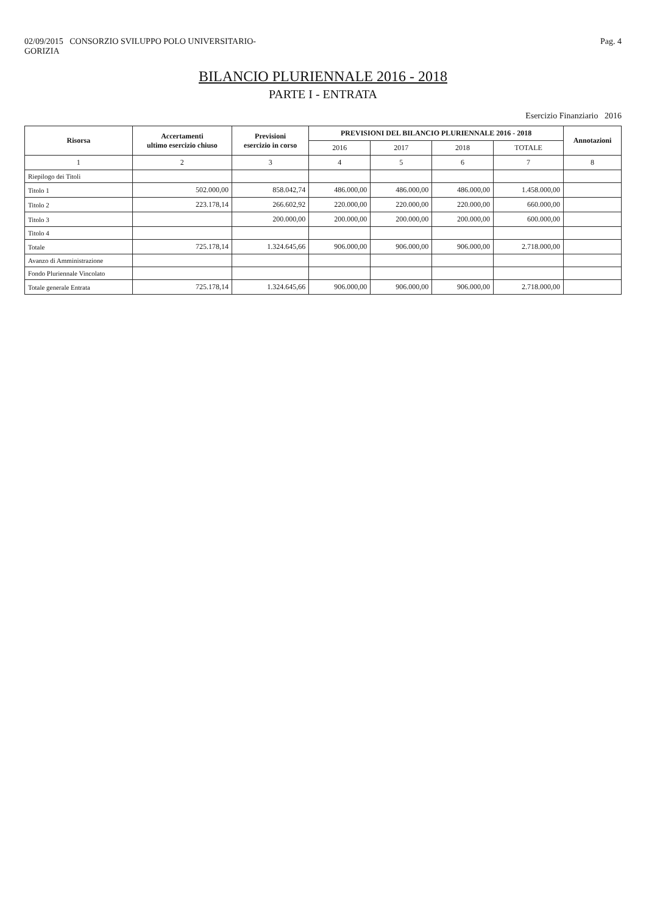02/09/2015 CONSORZIO SVILUPPO POLO UNIVERSITARIO-
GORIZIA
Pag. 4
BILANCIO PLURIENNALE 2016 - 2018
PARTE I - ENTRATA
Esercizio Finanziario 2016
| Risorsa | Accertamenti ultimo esercizio chiuso | Previsioni esercizio in corso | PREVISIONI DEL BILANCIO PLURIENNALE 2016 - 2018 | | | | Annotazioni |
| --- | --- | --- | --- | --- | --- | --- | --- |
| | | | 2016 | 2017 | 2018 | TOTALE | |
| 1 | 2 | 3 | 4 | 5 | 6 | 7 | 8 |
| Riepilogo dei Titoli | | | | | | | |
| Titolo 1 | 502.000,00 | 858.042,74 | 486.000,00 | 486.000,00 | 486.000,00 | 1.458.000,00 | |
| Titolo 2 | 223.178,14 | 266.602,92 | 220.000,00 | 220.000,00 | 220.000,00 | 660.000,00 | |
| Titolo 3 | | 200.000,00 | 200.000,00 | 200.000,00 | 200.000,00 | 600.000,00 | |
| Titolo 4 | | | | | | | |
| Totale | 725.178,14 | 1.324.645,66 | 906.000,00 | 906.000,00 | 906.000,00 | 2.718.000,00 | |
| Avanzo di Amministrazione | | | | | | | |
| Fondo Pluriennale Vincolato | | | | | | | |
| Totale generale Entrata | 725.178,14 | 1.324.645,66 | 906.000,00 | 906.000,00 | 906.000,00 | 2.718.000,00 | |